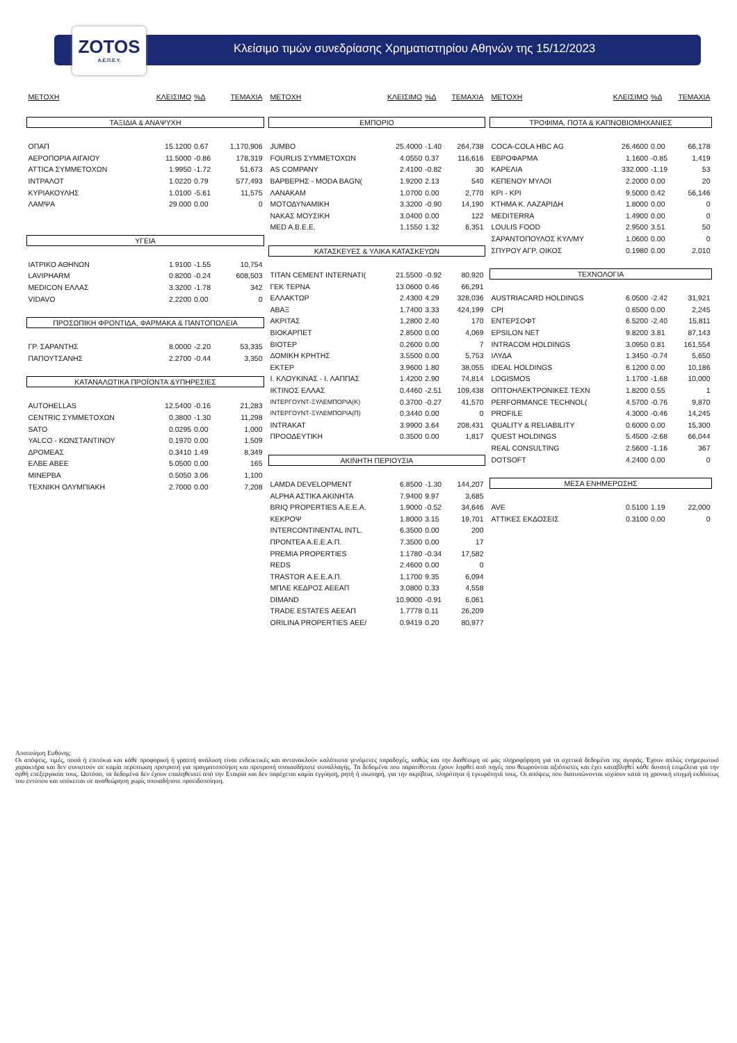Κλείσιμο τιμών συνεδρίασης Χρηματιστηρίου Αθηνών της 15/12/2023
ZOTOS
Α.Ε.Π.Ε.Υ.
| ΜΕΤΟΧΗ | ΚΛΕΙΣΙΜΟ | %Δ | ΤΕΜΑΧΙΑ |
| --- | --- | --- | --- |
| ΤΑΞΙΔΙΑ & ΑΝΑΨΥΧΗ | | | |
| ΟΠΑΠ | 15.1200 | 0.67 | 1,170,906 |
| ΑΕΡΟΠΟΡΙΑ ΑΙΓΑΙΟΥ | 11.5000 | -0.86 | 178,319 |
| ATTICA ΣΥΜΜΕΤΟΧΩΝ | 1.9950 | -1.72 | 51,673 |
| ΙΝΤΡΑΛΟΤ | 1.0220 | 0.79 | 577,493 |
| ΚΥΡΙΑΚΟΥΛΗΣ | 1.0100 | -5.61 | 11,575 |
| ΛΑΜΨΑ | 29.000 | 0.00 | 0 |
| ΥΓΕΙΑ | | | |
| ΙΑΤΡΙΚΟ ΑΘΗΝΩΝ | 1.9100 | -1.55 | 10,754 |
| LAVIPHARM | 0.8200 | -0.24 | 608,503 |
| MEDICON ΕΛΛΑΣ | 3.3200 | -1.78 | 342 |
| VIDAVO | 2.2200 | 0.00 | 0 |
| ΠΡΟΣΩΠΙΚΗ ΦΡΟΝΤΙΔΑ, ΦΑΡΜΑΚΑ & ΠΑΝΤΟΠΩΛΕΙΑ | | | |
| ΓΡ. ΣΑΡΑΝΤΗΣ | 8.0000 | -2.20 | 53,335 |
| ΠΑΠΟΥΤΣΑΝΗΣ | 2.2700 | -0.44 | 3,350 |
| ΚΑΤΑΝΑΛΩΤΙΚΑ ΠΡΟΪΟΝΤΑ &ΥΠΗΡΕΣΙΕΣ | | | |
| AUTOHELLAS | 12.5400 | -0.16 | 21,283 |
| CENTRIC ΣΥΜΜΕΤΟΧΩΝ | 0.3800 | -1.30 | 11,298 |
| SATO | 0.0295 | 0.00 | 1,000 |
| YALCO - ΚΩΝΣΤΑΝΤΙΝΟΥ | 0.1970 | 0.00 | 1,509 |
| ΔΡΟΜΕΑΣ | 0.3410 | 1.49 | 8,349 |
| ΕΛΒΕ ΑΒΕΕ | 5.0500 | 0.00 | 165 |
| ΜΙΝΕΡΒΑ | 0.5050 | 3.06 | 1,100 |
| ΤΕΧΝΙΚΗ ΟΛΥΜΠΙΑΚΗ | 2.7000 | 0.00 | 7,208 |
| ΜΕΤΟΧΗ | ΚΛΕΙΣΙΜΟ | %Δ | ΤΕΜΑΧΙΑ |
| --- | --- | --- | --- |
| ΕΜΠΟΡΙΟ | | | |
| JUMBO | 25.4000 | -1.40 | 264,738 |
| FOURLIS ΣΥΜΜΕΤΟΧΩΝ | 4.0550 | 0.37 | 116,616 |
| AS COMPANY | 2.4100 | -0.82 | 30 |
| ΒΑΡΒΕΡΗΣ - MODA BAGN( | 1.9200 | 2.13 | 540 |
| ΛΑΝΑΚΑΜ | 1.0700 | 0.00 | 2,770 |
| ΜΟΤΟΔΥΝΑΜΙΚΗ | 3.3200 | -0.90 | 14,190 |
| ΝΑΚΑΣ ΜΟΥΣΙΚΗ | 3.0400 | 0.00 | 122 |
| MED A.B.E.E. | 1.1550 | 1.32 | 6,351 |
| ΚΑΤΑΣΚΕΥΕΣ & ΥΛΙΚΑ ΚΑΤΑΣΚΕΥΩΝ | | | |
| TITAN CEMENT INTERNATI( | 21.5500 | -0.92 | 80,920 |
| ΓΕΚ ΤΕΡΝΑ | 13.0600 | 0.46 | 66,291 |
| ΕΛΛΑΚΤΩΡ | 2.4300 | 4.29 | 328,036 |
| ΑΒΑΞ | 1.7400 | 3.33 | 424,199 |
| ΑΚΡΙΤΑΣ | 1.2800 | 2.40 | 170 |
| ΒΙΟΚΑΡΠΕΤ | 2.8500 | 0.00 | 4,069 |
| ΒΙΟΤΕΡ | 0.2600 | 0.00 | 7 |
| ΔΟΜΙΚΗ ΚΡΗΤΗΣ | 3.5500 | 0.00 | 5,753 |
| ΕΚΤΕΡ | 3.9600 | 1.80 | 38,055 |
| Ι. ΚΛΟΥΚΙΝΑΣ - Ι. ΛΑΠΠΑΣ | 1.4200 | 2.90 | 74,814 |
| ΙΚΤΙΝΟΣ ΕΛΛΑΣ | 0.4460 | -2.51 | 109,438 |
| ΙΝΤΕΡΓΟΥΝΤ-ΞΥΛΕΜΠΟΡΙΑ(Κ) | 0.3700 | -0.27 | 41,570 |
| ΙΝΤΕΡΓΟΥΝΤ-ΞΥΛΕΜΠΟΡΙΑ(Π) | 0.3440 | 0.00 | 0 |
| INTRAKAT | 3.9900 | 3.64 | 208,431 |
| ΠΡΟΟΔΕΥΤΙΚΗ | 0.3500 | 0.00 | 1,817 |
| ΑΚΙΝΗΤΗ ΠΕΡΙΟΥΣΙΑ | | | |
| LAMDA DEVELOPMENT | 6.8500 | -1.30 | 144,207 |
| ALPHA ΑΣΤΙΚΑ ΑΚΙΝΗΤΑ | 7.9400 | 9.97 | 3,685 |
| BRIQ PROPERTIES A.E.E.A. | 1.9000 | -0.52 | 34,646 |
| ΚΕΚΡΟΨ | 1.8000 | 3.15 | 19,701 |
| INTERCONTINENTAL INTL. | 6.3500 | 0.00 | 200 |
| ΠΡΟΝΤΕΑ Α.Ε.Ε.Α.Π. | 7.3500 | 0.00 | 17 |
| PREMIA PROPERTIES | 1.1780 | -0.34 | 17,582 |
| REDS | 2.4600 | 0.00 | 0 |
| TRASTOR Α.Ε.Ε.Α.Π. | 1.1700 | 9.35 | 6,094 |
| ΜΠΛΕ ΚΕΔΡΟΣ ΑΕΕΑΠ | 3.0800 | 0.33 | 4,558 |
| DIMAND | 10.9000 | -0.91 | 6,061 |
| TRADE ESTATES ΑΕΕΑΠ | 1.7778 | 0.11 | 26,209 |
| ORILINA PROPERTIES ΑΕΕ/ | 0.9419 | 0.20 | 80,977 |
| ΜΕΤΟΧΗ | ΚΛΕΙΣΙΜΟ | %Δ | ΤΕΜΑΧΙΑ |
| --- | --- | --- | --- |
| ΤΡΟΦΙΜΑ, ΠΟΤΑ & ΚΑΠΝΟΒΙΟΜΗΧΑΝΙΕΣ | | | |
| COCA-COLA HBC AG | 26.4600 | 0.00 | 66,178 |
| ΕΒΡΟΦΑΡΜΑ | 1.1600 | -0.85 | 1,419 |
| ΚΑΡΕΛΙΑ | 332.000 | -1.19 | 53 |
| ΚΕΠΕΝΟΥ ΜΥΛΟΙ | 2.2000 | 0.00 | 20 |
| KPI - KPI | 9.5000 | 0.42 | 56,146 |
| ΚΤΗΜΑ Κ. ΛΑΖΑΡΙΔΗ | 1.8000 | 0.00 | 0 |
| MEDITERRA | 1.4900 | 0.00 | 0 |
| LOULIS FOOD | 2.9500 | 3.51 | 50 |
| ΣΑΡΑΝΤΟΠΟΥΛΟΣ ΚΥΛ/ΜΥ | 1.0600 | 0.00 | 0 |
| ΣΠΥΡΟΥ ΑΓΡ. ΟΙΚΟΣ | 0.1980 | 0.00 | 2,010 |
| ΤΕΧΝΟΛΟΓΙΑ | | | |
| AUSTRIACARD HOLDINGS | 6.0500 | -2.42 | 31,921 |
| CPI | 0.6500 | 0.00 | 2,245 |
| ΕΝΤΕΡΣΟΦΤ | 6.5200 | -2.40 | 15,811 |
| EPSILON NET | 9.8200 | 3.81 | 87,143 |
| INTRACOM HOLDINGS | 3.0950 | 0.81 | 161,554 |
| ΙΛΥΔΑ | 1.3450 | -0.74 | 5,650 |
| IDEAL HOLDINGS | 6.1200 | 0.00 | 10,186 |
| LOGISMOS | 1.1700 | -1.68 | 10,000 |
| ΟΠΤΟΗΛΕΚΤΡΟΝΙΚΕΣ ΤΕΧΝ | 1.8200 | 0.55 | 1 |
| PERFORMANCE TECHNOL( | 4.5700 | -0.76 | 9,870 |
| PROFILE | 4.3000 | -0.46 | 14,245 |
| QUALITY & RELIABILITY | 0.6000 | 0.00 | 15,300 |
| QUEST HOLDINGS | 5.4500 | -2.68 | 66,044 |
| REAL CONSULTING | 2.5600 | -1.16 | 367 |
| DOTSOFT | 4.2400 | 0.00 | 0 |
| ΜΕΣΑ ΕΝΗΜΕΡΩΣΗΣ | | | |
| AVE | 0.5100 | 1.19 | 22,000 |
| ΑΤΤΙΚΕΣ ΕΚΔΟΣΕΙΣ | 0.3100 | 0.00 | 0 |
Αποποίηση Ευθύνης
Οι απόψεις, τιμές, ποσά ή επιτόκια και κάθε προφορική ή γραπτή ανάλυση είναι ενδεικτικές και αντανακλούν καλόπιστα γενόμενες παραδοχές, καθώς και την διαθέσιμη σε μας πληροφόρηση για τα σχετικά δεδομένα της αγοράς. Έχουν απλώς ενημερωτικό χαρακτήρα και δεν συνιστούν σε καμία περίπτωση προτροπή για πραγματοποίηση και προτροπή οποιασδήποτε συναλλαγής. Τα δεδομένα που παρατίθενται έχουν ληφθεί από πηγές που θεωρούνται αξιόπιστες και έχει καταβληθεί κάθε δυνατή επιμέλεια για την ορθή επεξεργασία τους. Ωστόσο, τα δεδομένα δεν έχουν επαληθευτεί από την Εταιρία και δεν παρέχεται καμία εγγύηση, ρητή ή σιωπηρή, για την ακρίβεια, πληρότητα ή εγκυρότητά τους. Οι απόψεις που διατυπώνονται ισχύουν κατά τη χρονική στιγμή εκδόσεως του εντύπου και υπόκειται σε αναθεώρηση χωρίς οποιαδήποτε προειδοποίηση.